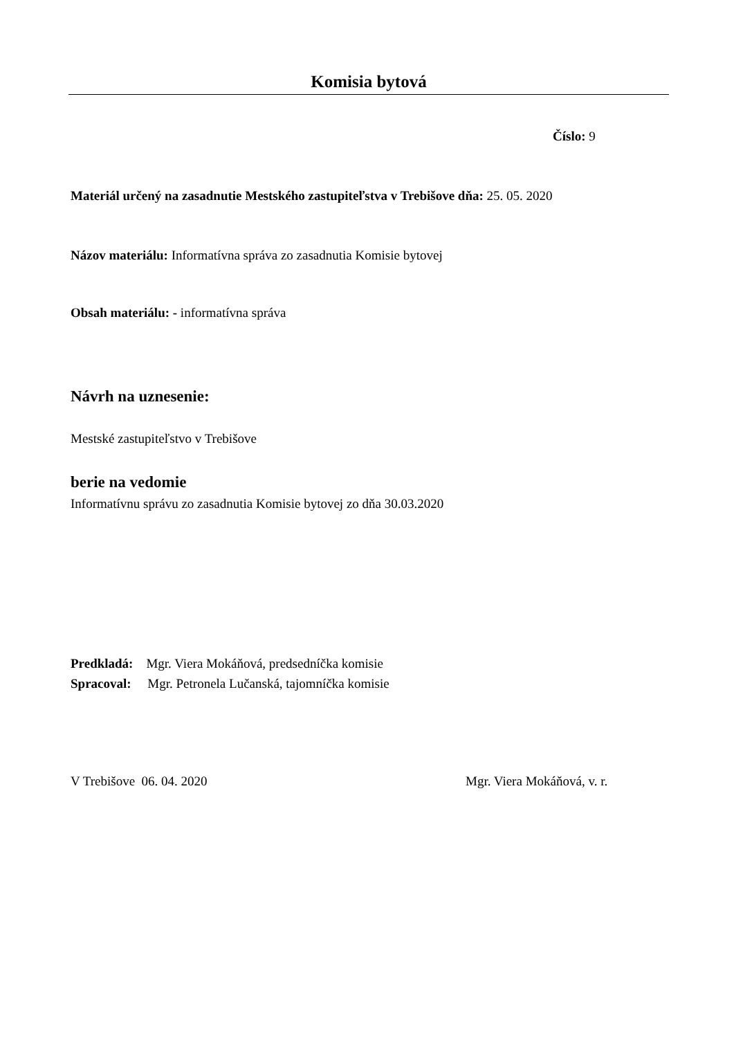Komisia bytová
Číslo: 9
Materiál určený na zasadnutie Mestského zastupiteľstva v Trebišove dňa: 25. 05. 2020
Názov materiálu: Informatívna správa zo zasadnutia Komisie bytovej
Obsah materiálu: - informatívna správa
Návrh na uznesenie:
Mestské zastupiteľstvo v Trebišove
berie na vedomie
Informatívnu správu zo zasadnutia Komisie bytovej zo dňa 30.03.2020
Predkladá: Mgr. Viera Mokáňová, predsedníčka komisie
Spracoval: Mgr. Petronela Lučanská, tajomníčka komisie
V Trebišove 06. 04. 2020 Mgr. Viera Mokáňová, v. r.